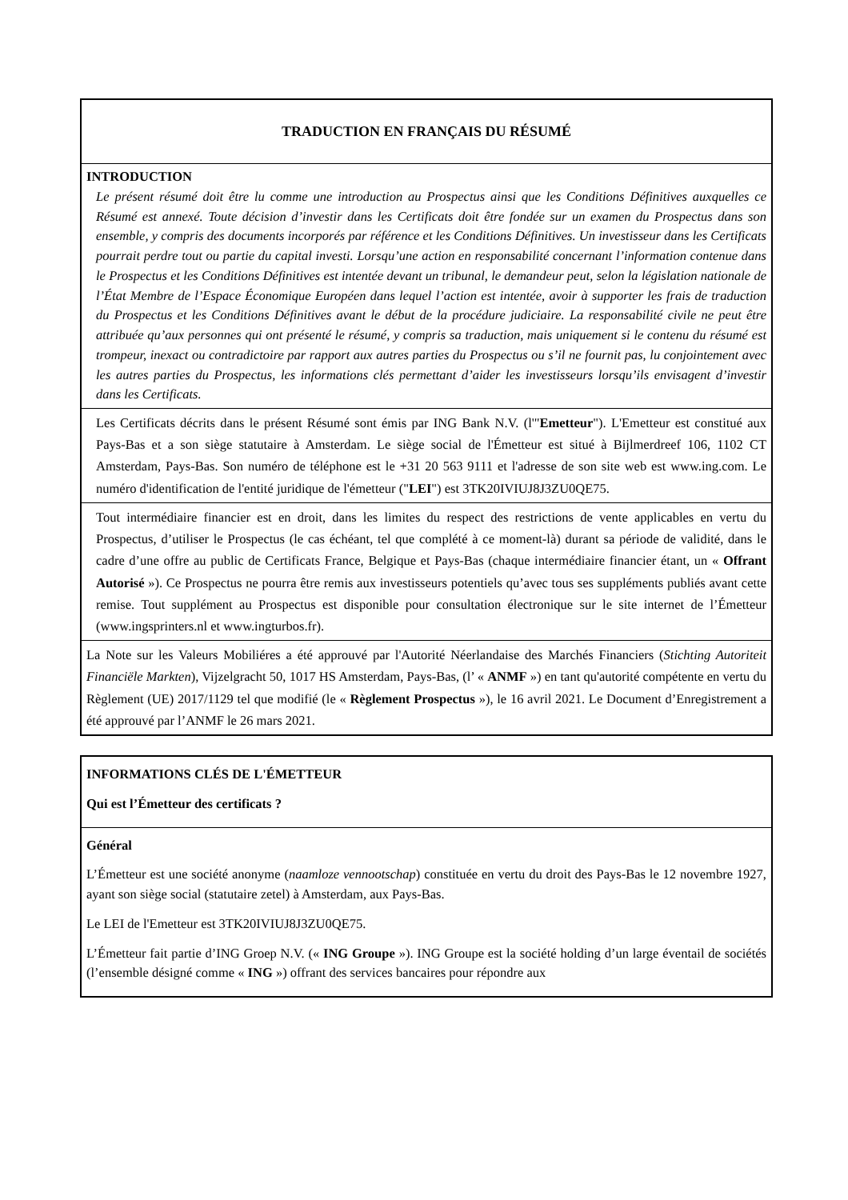| TRADUCTION EN FRANÇAIS DU RÉSUMÉ |
| INTRODUCTION Le présent résumé doit être lu comme une introduction au Prospectus ainsi que les Conditions Définitives auxquelles ce Résumé est annexé. Toute décision d’investir dans les Certificats doit être fondée sur un examen du Prospectus dans son ensemble, y compris des documents incorporés par référence et les Conditions Définitives. Un investisseur dans les Certificats pourrait perdre tout ou partie du capital investi. Lorsqu’une action en responsabilité concernant l’information contenue dans le Prospectus et les Conditions Définitives est intentée devant un tribunal, le demandeur peut, selon la législation nationale de l’État Membre de l’Espace Économique Européen dans lequel l’action est intentée, avoir à supporter les frais de traduction du Prospectus et les Conditions Définitives avant le début de la procédure judiciaire. La responsabilité civile ne peut être attribuée qu’aux personnes qui ont présenté le résumé, y compris sa traduction, mais uniquement si le contenu du résumé est trompeur, inexact ou contradictoire par rapport aux autres parties du Prospectus ou s’il ne fournit pas, lu conjointement avec les autres parties du Prospectus, les informations clés permettant d’aider les investisseurs lorsqu’ils envisagent d’investir dans les Certificats. |
| Les Certificats décrits dans le présent Résumé sont émis par ING Bank N.V. (l'" Emetteur "). L'Emetteur est constitué aux Pays-Bas et a son siège statutaire à Amsterdam. Le siège social de l'Émetteur est situé à Bijlmerdreef 106, 1102 CT Amsterdam, Pays-Bas. Son numéro de téléphone est le +31 20 563 9111 et l'adresse de son site web est www.ing.com. Le numéro d'identification de l'entité juridique de l'émetteur (" LEI ") est 3TK20IVIUJ8J3ZU0QE75. |
| Tout intermédiaire financier est en droit, dans les limites du respect des restrictions de vente applicables en vertu du Prospectus, d’utiliser le Prospectus (le cas échéant, tel que complété à ce moment-là) durant sa période de validité, dans le cadre d’une offre au public de Certificats France, Belgique et Pays-Bas (chaque intermédiaire financier étant, un « Offrant Autorisé »). Ce Prospectus ne pourra être remis aux investisseurs potentiels qu’avec tous ses suppléments publiés avant cette remise. Tout supplément au Prospectus est disponible pour consultation électronique sur le site internet de l’Émetteur (www.ingsprinters.nl et www.ingturbos.fr). |
| La Note sur les Valeurs Mobiliéres a été approuvé par l'Autorité Néerlandaise des Marchés Financiers ( Stichting Autoriteit Financiële Markten ), Vijzelgracht 50, 1017 HS Amsterdam, Pays-Bas, (l’ « ANMF ») en tant qu'autorité compétente en vertu du Règlement (UE) 2017/1129 tel que modifié (le « Règlement Prospectus »), le 16 avril 2021. Le Document d’Enregistrement a été approuvé par l’ANMF le 26 mars 2021. |
| INFORMATIONS CLÉS DE L'ÉMETTEUR Qui est l’Émetteur des certificats ? |
| Général L’Émetteur est une société anonyme ( naamloze vennootschap ) constituée en vertu du droit des Pays-Bas le 12 novembre 1927, ayant son siège social (statutaire zetel) à Amsterdam, aux Pays-Bas. Le LEI de l'Emetteur est 3TK20IVIUJ8J3ZU0QE75. L’Émetteur fait partie d’ING Groep N.V. (« ING Groupe »). ING Groupe est la société holding d’un large éventail de sociétés (l’ensemble désigné comme « ING ») offrant des services bancaires pour répondre aux |